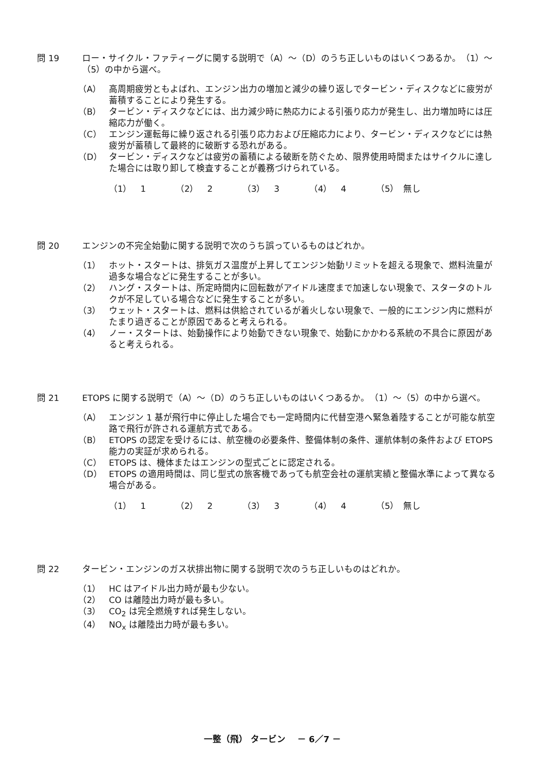問 19 ロー・サイクル・ファティーグに関する説明で（A）～（D）のうち正しいものはいくつあるか。　（1）～（5）の中から選べ。
（A） 高周期疲労ともよばれ、エンジン出力の増加と減少の繰り返しでタービン・ディスクなどに疲労が蓄積することにより発生する。
（B） タービン・ディスクなどには、出力減少時に熱応力による引張り応力が発生し、出力増加時には圧縮応力が働く。
（C） エンジン運転毎に繰り返される引張り応力および圧縮応力により、タービン・ディスクなどには熱疲労が蓄積して最終的に破断する恐れがある。
（D） タービン・ディスクなどは疲労の蓄積による破断を防ぐため、限界使用時間またはサイクルに達した場合には取り卸して検査することが義務づけられている。
（1）　1 （2）　2 （3）　3 （4）　4 （5）　無し
問 20 エンジンの不完全始動に関する説明で次のうち誤っているものはどれか。
（1） ホット・スタートは、排気ガス温度が上昇してエンジン始動リミットを超える現象で、燃料流量が過多な場合などに発生することが多い。
（2） ハング・スタートは、所定時間内に回転数がアイドル速度まで加速しない現象で、スタータのトルクが不足している場合などに発生することが多い。
（3） ウェット・スタートは、燃料は供給されているが着火しない現象で、一般的にエンジン内に燃料がたまり過ぎることが原因であると考えられる。
（4） ノー・スタートは、始動操作により始動できない現象で、始動にかかわる系統の不具合に原因があると考えられる。
問 21 ETOPS に関する説明で（A）～（D）のうち正しいものはいくつあるか。　（1）～（5）の中から選べ。
（A） エンジン 1 基が飛行中に停止した場合でも一定時間内に代替空港へ緊急着陸することが可能な航空路で飛行が許される運航方式である。
（B） ETOPS の認定を受けるには、航空機の必要条件、整備体制の条件、運航体制の条件および ETOPS 能力の実証が求められる。
（C） ETOPS は、機体またはエンジンの型式ごとに認定される。
（D） ETOPS の適用時間は、同じ型式の旅客機であっても航空会社の運航実績と整備水準によって異なる場合がある。
（1）　1 （2）　2 （3）　3 （4）　4 （5）　無し
問 22 タービン・エンジンのガス状排出物に関する説明で次のうち正しいものはどれか。
（1） HC はアイドル出力時が最も少ない。
（2） CO は離陸出力時が最も多い。
（3） CO<sub>2</sub> は完全燃焼すれば発生しない。
（4） NO<sub>x</sub> は離陸出力時が最も多い。
一整（飛） タービン　 － 6／7 －